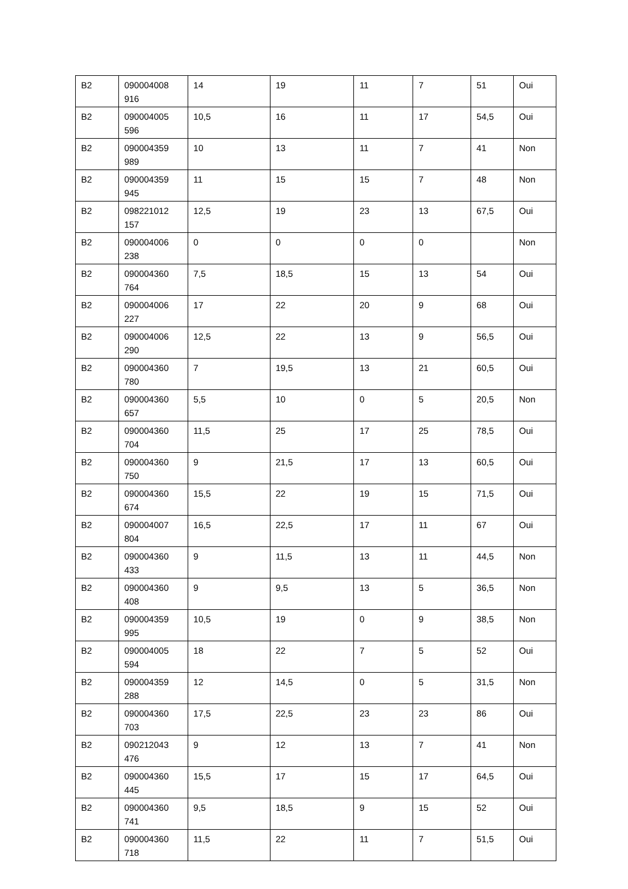| B2 | 090004008 916 | 14 | 19 | 11 | 7 | 51 | Oui |
| B2 | 090004005 596 | 10,5 | 16 | 11 | 17 | 54,5 | Oui |
| B2 | 090004359 989 | 10 | 13 | 11 | 7 | 41 | Non |
| B2 | 090004359 945 | 11 | 15 | 15 | 7 | 48 | Non |
| B2 | 098221012 157 | 12,5 | 19 | 23 | 13 | 67,5 | Oui |
| B2 | 090004006 238 | 0 | 0 | 0 | 0 | | Non |
| B2 | 090004360 764 | 7,5 | 18,5 | 15 | 13 | 54 | Oui |
| B2 | 090004006 227 | 17 | 22 | 20 | 9 | 68 | Oui |
| B2 | 090004006 290 | 12,5 | 22 | 13 | 9 | 56,5 | Oui |
| B2 | 090004360 780 | 7 | 19,5 | 13 | 21 | 60,5 | Oui |
| B2 | 090004360 657 | 5,5 | 10 | 0 | 5 | 20,5 | Non |
| B2 | 090004360 704 | 11,5 | 25 | 17 | 25 | 78,5 | Oui |
| B2 | 090004360 750 | 9 | 21,5 | 17 | 13 | 60,5 | Oui |
| B2 | 090004360 674 | 15,5 | 22 | 19 | 15 | 71,5 | Oui |
| B2 | 090004007 804 | 16,5 | 22,5 | 17 | 11 | 67 | Oui |
| B2 | 090004360 433 | 9 | 11,5 | 13 | 11 | 44,5 | Non |
| B2 | 090004360 408 | 9 | 9,5 | 13 | 5 | 36,5 | Non |
| B2 | 090004359 995 | 10,5 | 19 | 0 | 9 | 38,5 | Non |
| B2 | 090004005 594 | 18 | 22 | 7 | 5 | 52 | Oui |
| B2 | 090004359 288 | 12 | 14,5 | 0 | 5 | 31,5 | Non |
| B2 | 090004360 703 | 17,5 | 22,5 | 23 | 23 | 86 | Oui |
| B2 | 090212043 476 | 9 | 12 | 13 | 7 | 41 | Non |
| B2 | 090004360 445 | 15,5 | 17 | 15 | 17 | 64,5 | Oui |
| B2 | 090004360 741 | 9,5 | 18,5 | 9 | 15 | 52 | Oui |
| B2 | 090004360 718 | 11,5 | 22 | 11 | 7 | 51,5 | Oui |